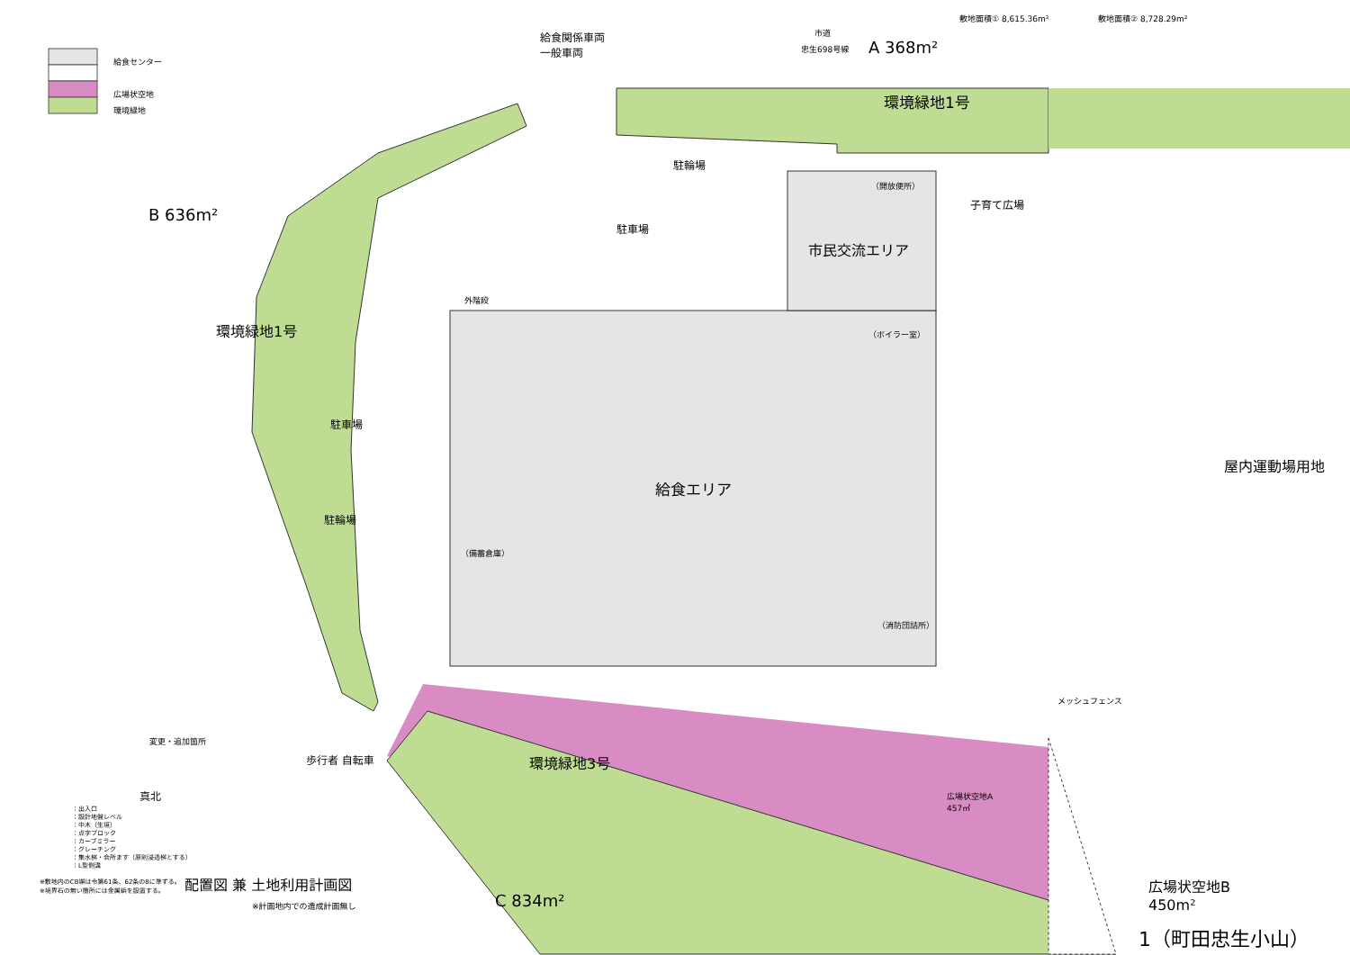給食センター
広場状空地
環境緑地
給食関係車両
一般車両
市道
忠生698号線 A 368m²
敷地面積① 8,615.36m² 敷地面積② 8,728.29m²
環境緑地1号
B 636m²
環境緑地1号
駐輪場
駐車場
市民交流エリア
（開放便所）
子育て広場
（ボイラー室）
給食エリア
（備蓄倉庫）
（消防団詰所）
外階段
駐車場
駐輪場
屋内運動場用地
環境緑地3号
広場状空地A
457㎡
広場状空地B
450m²
1（町田忠生小山）
C 834m²
変更・追加箇所
配置図 兼 土地利用計画図
※計画地内での造成計画無し
※敷地内のCB塀は令第61条、62条の8に準ずる。
※境界石の無い箇所には金属鋲を設置する。
：出入口
：設計地盤レベル
：中木（生垣）
：点字ブロック
：カーブミラー
：グレーチング
：集水桝・会所ます（原則浸透桝とする）
：L型側溝
真北
歩行者 自転車
メッシュフェンス